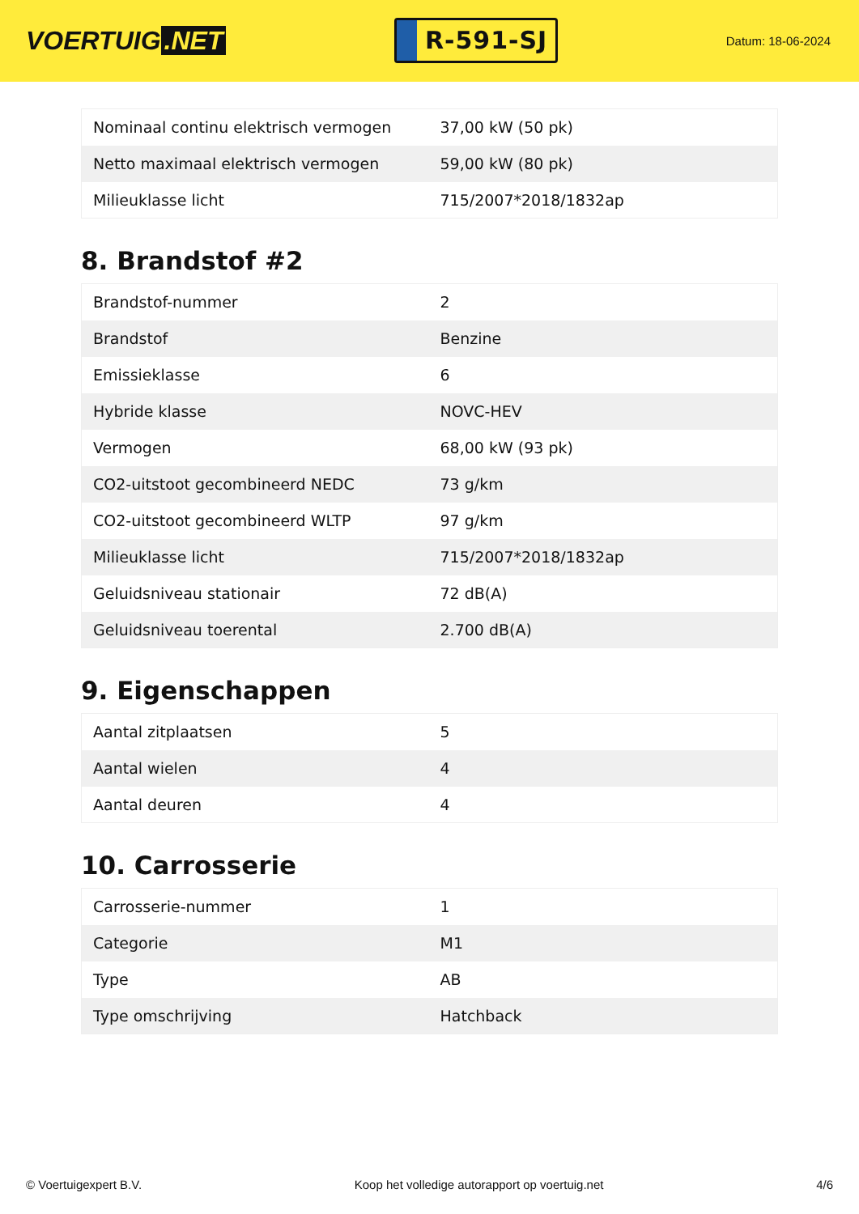VOERTUIG.NET
R-591-SJ
Datum: 18-06-2024
| Nominaal continu elektrisch vermogen | 37,00 kW (50 pk) |
| Netto maximaal elektrisch vermogen | 59,00 kW (80 pk) |
| Milieuklasse licht | 715/2007*2018/1832ap |
8. Brandstof #2
| Brandstof-nummer | 2 |
| Brandstof | Benzine |
| Emissieklasse | 6 |
| Hybride klasse | NOVC-HEV |
| Vermogen | 68,00 kW (93 pk) |
| CO2-uitstoot gecombineerd NEDC | 73 g/km |
| CO2-uitstoot gecombineerd WLTP | 97 g/km |
| Milieuklasse licht | 715/2007*2018/1832ap |
| Geluidsniveau stationair | 72 dB(A) |
| Geluidsniveau toerental | 2.700 dB(A) |
9. Eigenschappen
| Aantal zitplaatsen | 5 |
| Aantal wielen | 4 |
| Aantal deuren | 4 |
10. Carrosserie
| Carrosserie-nummer | 1 |
| Categorie | M1 |
| Type | AB |
| Type omschrijving | Hatchback |
© Voertuigexpert B.V. Koop het volledige autorapport op voertuig.net 4/6